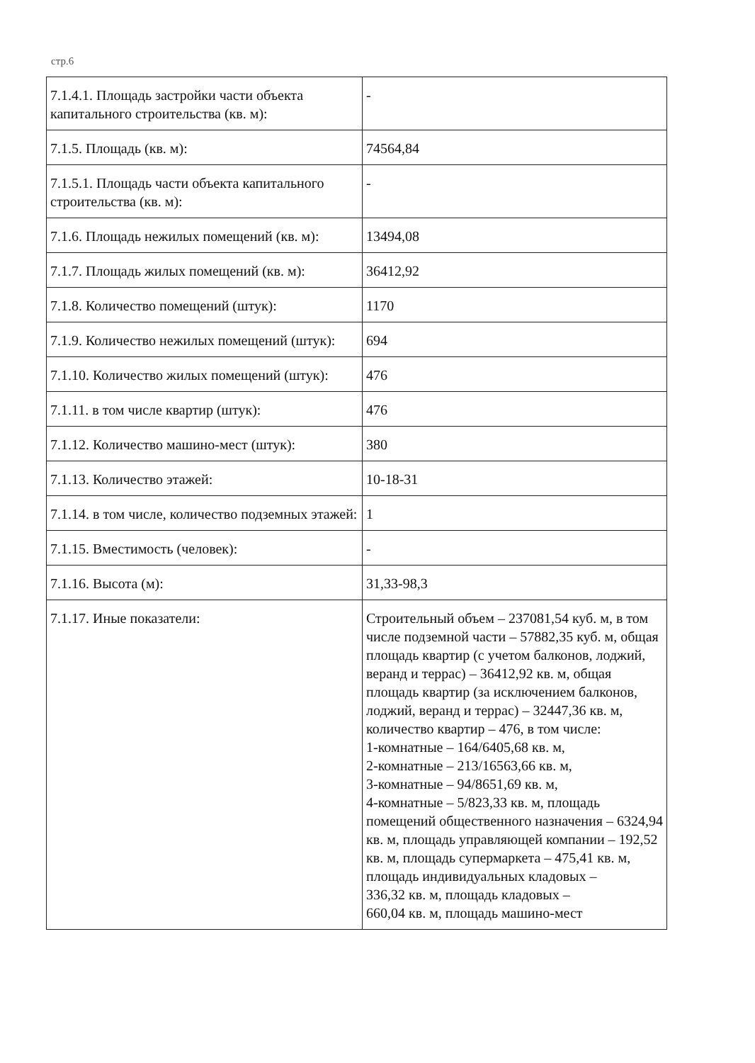стр.6
| 7.1.4.1. Площадь застройки части объекта капитального строительства (кв. м): | - |
| 7.1.5. Площадь (кв. м): | 74564,84 |
| 7.1.5.1. Площадь части объекта капитального строительства (кв. м): | - |
| 7.1.6. Площадь нежилых помещений (кв. м): | 13494,08 |
| 7.1.7. Площадь жилых помещений (кв. м): | 36412,92 |
| 7.1.8. Количество помещений (штук): | 1170 |
| 7.1.9. Количество нежилых помещений (штук): | 694 |
| 7.1.10. Количество жилых помещений (штук): | 476 |
| 7.1.11. в том числе квартир (штук): | 476 |
| 7.1.12. Количество машино-мест (штук): | 380 |
| 7.1.13. Количество этажей: | 10-18-31 |
| 7.1.14. в том числе, количество подземных этажей: | 1 |
| 7.1.15. Вместимость (человек): | - |
| 7.1.16. Высота (м): | 31,33-98,3 |
| 7.1.17. Иные показатели: | Строительный объем – 237081,54 куб. м, в том числе подземной части – 57882,35 куб. м, общая площадь квартир (с учетом балконов, лоджий, веранд и террас) – 36412,92 кв. м, общая площадь квартир (за исключением балконов, лоджий, веранд и террас) – 32447,36 кв. м, количество квартир – 476, в том числе: 1-комнатные – 164/6405,68 кв. м, 2-комнатные – 213/16563,66 кв. м, 3-комнатные – 94/8651,69 кв. м, 4-комнатные – 5/823,33 кв. м, площадь помещений общественного назначения – 6324,94 кв. м, площадь управляющей компании – 192,52 кв. м, площадь супермаркета – 475,41 кв. м, площадь индивидуальных кладовых – 336,32 кв. м, площадь кладовых – 660,04 кв. м, площадь машино-мест |